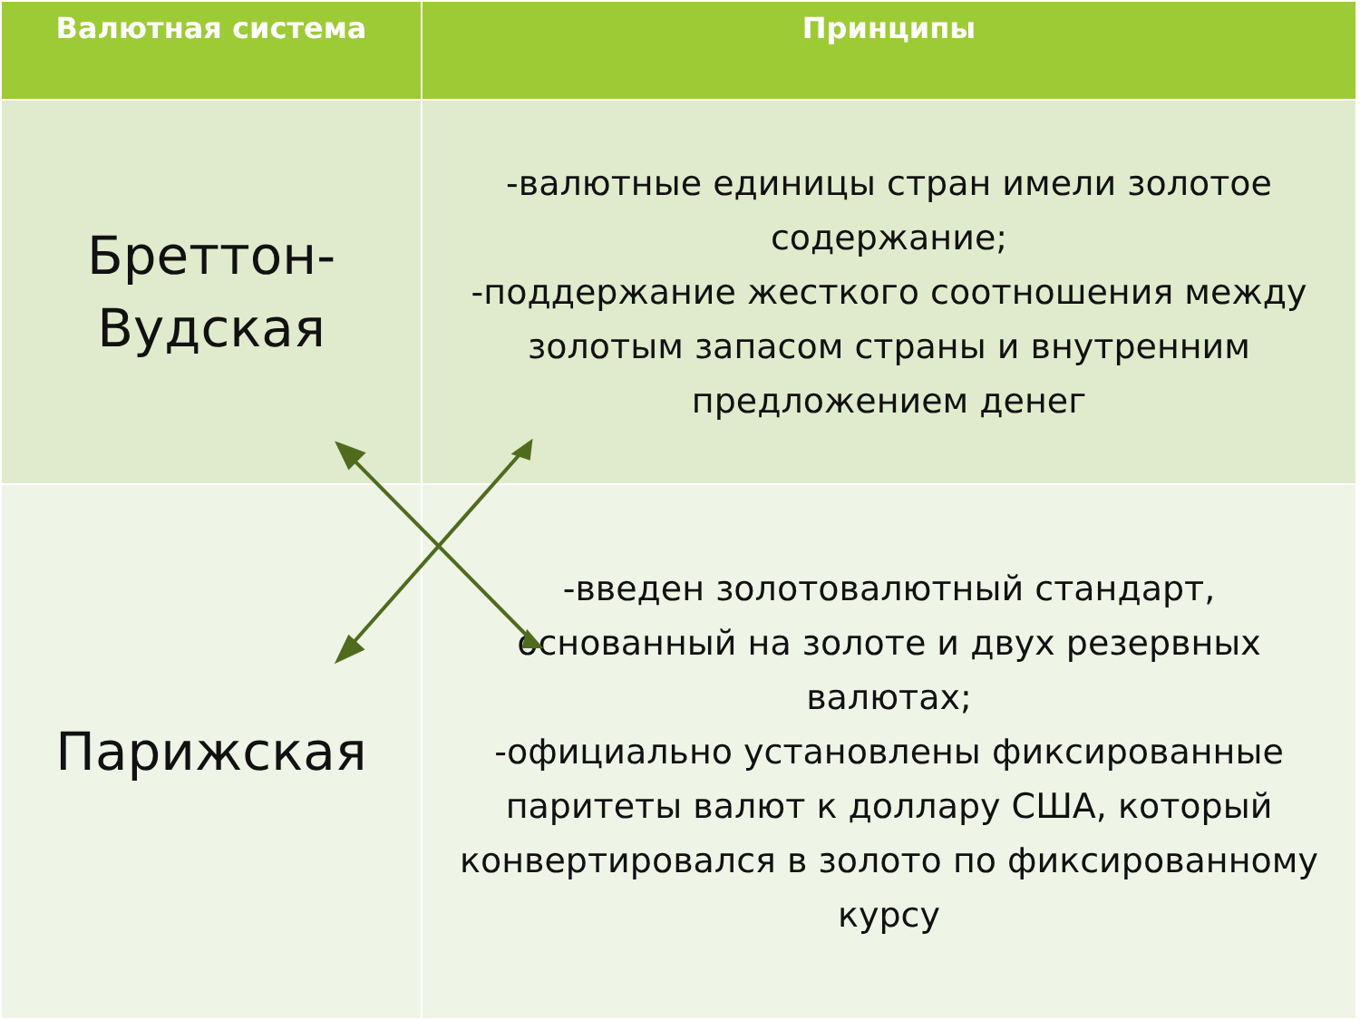| Валютная система | Принципы |
| --- | --- |
| Бреттон- Вудская | -валютные единицы стран имели золотое содержание; -поддержание жесткого соотношения между золотым запасом страны и внутренним предложением денег |
| Парижская | -введен золотовалютный стандарт, основанный на золоте и двух резервных валютах; -официально установлены фиксированные паритеты валют к доллару США, который конвертировался в золото по фиксированному курсу |